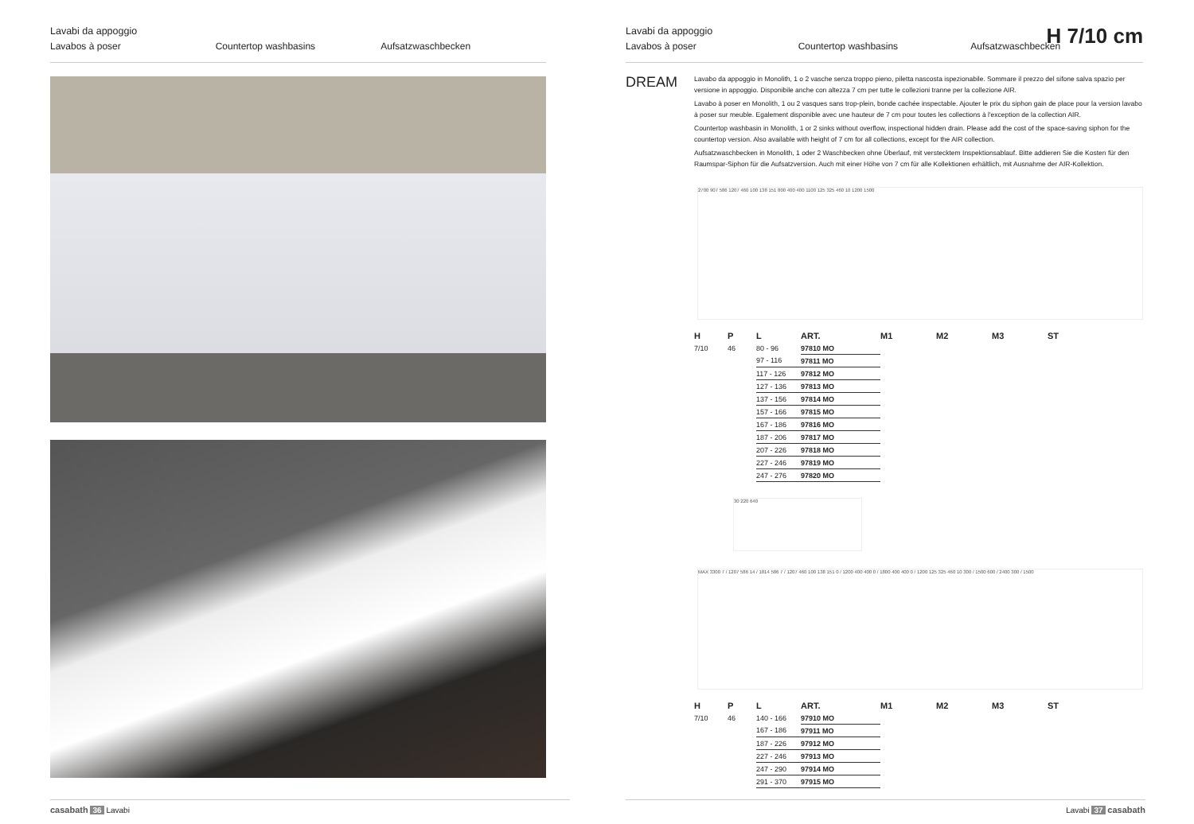Lavabi da appoggio
Lavabos à poser Countertop washbasins Aufsatzwaschbecken
casabath 36 Lavabi
Lavabi da appoggio
Lavabos à poser Countertop washbasins Aufsatzwaschbecken
H 7/10 cm
DREAM
Lavabo da appoggio in Monolith, 1 o 2 vasche senza troppo pieno, piletta nascosta ispezionabile. Sommare il prezzo del sifone salva spazio per versione in appoggio. Disponibile anche con altezza 7 cm per tutte le collezioni tranne per la collezione AIR.
Lavabo à poser en Monolith, 1 ou 2 vasques sans trop-plein, bonde cachée inspectable. Ajouter le prix du siphon gain de place pour la version lavabo à poser sur meuble. Egalement disponible avec une hauteur de 7 cm pour toutes les collections à l'exception de la collection AIR.
Countertop washbasin in Monolith, 1 or 2 sinks without overflow, inspectional hidden drain. Please add the cost of the space-saving siphon for the countertop version. Also available with height of 7 cm for all collections, except for the AIR collection.
Aufsatzwaschbecken in Monolith, 1 oder 2 Waschbecken ohne Überlauf, mit verstecktem Inspektionsablauf. Bitte addieren Sie die Kosten für den Raumspar-Siphon für die Aufsatzversion. Auch mit einer Höhe von 7 cm für alle Kollektionen erhältlich, mit Ausnahme der AIR-Kollektion.
2700 907 586 1207 460 100 138 151 800 400 400 1100 125 325 460 10 1200 1500
| H | P | L | ART. | M1 | M2 | M3 | ST |
| --- | --- | --- | --- | --- | --- | --- | --- |
| 7/10 | 46 | 80 - 96 | 97810 MO | | | | |
| | | 97 - 116 | 97811 MO | | | | |
| | | 117 - 126 | 97812 MO | | | | |
| | | 127 - 136 | 97813 MO | | | | |
| | | 137 - 156 | 97814 MO | | | | |
| | | 157 - 166 | 97815 MO | | | | |
| | | 167 - 186 | 97816 MO | | | | |
| | | 187 - 206 | 97817 MO | | | | |
| | | 207 - 226 | 97818 MO | | | | |
| | | 227 - 246 | 97819 MO | | | | |
| | | 247 - 276 | 97820 MO | | | | |
30 220 640
MAX 3300 7 / 1207 586 14 / 1814 586 7 / 1207 460 100 138 151 0 / 1200 400 400 0 / 1800 400 400 0 / 1200 125 325 460 10 300 / 1500 600 / 2400 300 / 1500
| H | P | L | ART. | M1 | M2 | M3 | ST |
| --- | --- | --- | --- | --- | --- | --- | --- |
| 7/10 | 46 | 140 - 166 | 97910 MO | | | | |
| | | 167 - 186 | 97911 MO | | | | |
| | | 187 - 226 | 97912 MO | | | | |
| | | 227 - 246 | 97913 MO | | | | |
| | | 247 - 290 | 97914 MO | | | | |
| | | 291 - 370 | 97915 MO | | | | |
Lavabi 37 casabath